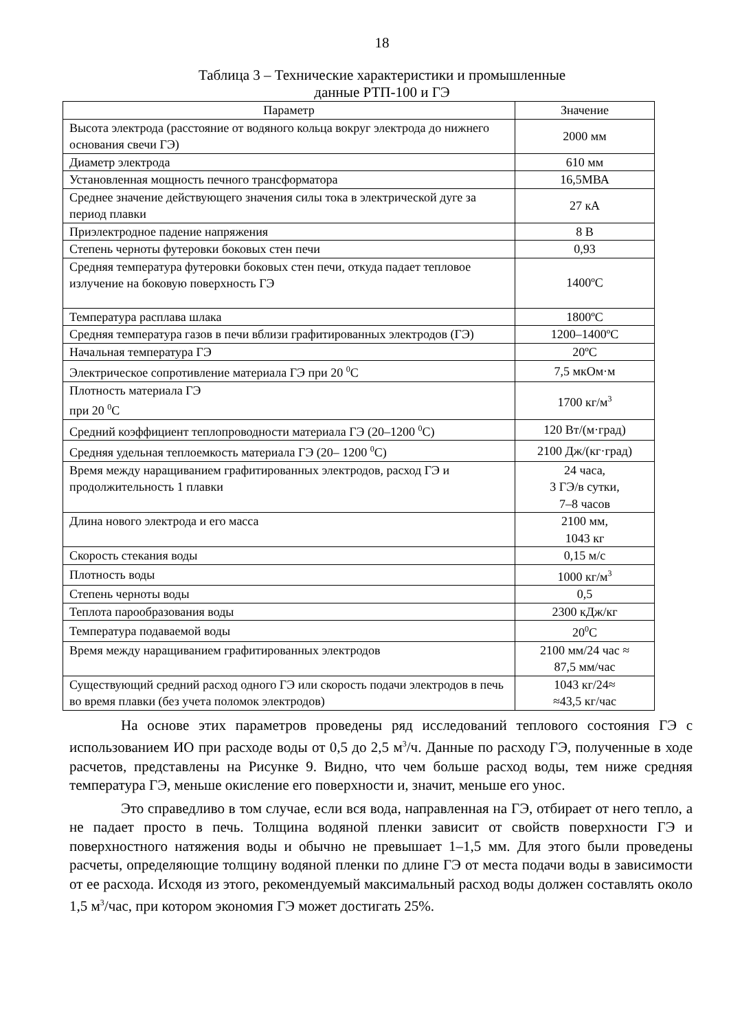18
Таблица 3 – Технические характеристики и промышленные
данные РТП-100 и ГЭ
| Параметр | Значение |
| --- | --- |
| Высота электрода (расстояние от водяного кольца вокруг электрода до нижнего основания свечи ГЭ) | 2000 мм |
| Диаметр электрода | 610 мм |
| Установленная мощность печного трансформатора | 16,5МВА |
| Среднее значение действующего значения силы тока в электрической дуге за период плавки | 27 кА |
| Приэлектродное падение напряжения | 8 В |
| Степень черноты футеровки боковых стен печи | 0,93 |
| Средняя температура футеровки боковых стен печи, откуда падает тепловое излучение на боковую поверхность ГЭ | 1400ºС |
| Температура расплава шлака | 1800ºС |
| Средняя температура газов в печи вблизи графитированных электродов (ГЭ) | 1200–1400ºС |
| Начальная температура ГЭ | 20ºС |
| Электрическое сопротивление материала ГЭ при 20 <sup>0</sup>С | 7,5 мкОм·м |
| Плотность материала ГЭ при 20 <sup>0</sup>С | 1700 кг/м<sup>3</sup> |
| Средний коэффициент теплопроводности материала ГЭ (20–1200 <sup>0</sup>С) | 120 Вт/(м·град) |
| Средняя удельная теплоемкость материала ГЭ (20– 1200 <sup>0</sup>С) | 2100 Дж/(кг·град) |
| Время между наращиванием графитированных электродов, расход ГЭ и продолжительность 1 плавки | 24 часа, 3 ГЭ/в сутки, 7–8 часов |
| Длина нового электрода и его масса | 2100 мм, 1043 кг |
| Скорость стекания воды | 0,15 м/с |
| Плотность воды | 1000 кг/м<sup>3</sup> |
| Степень черноты воды | 0,5 |
| Теплота парообразования воды | 2300 кДж/кг |
| Температура подаваемой воды | 20<sup>0</sup>С |
| Время между наращиванием графитированных электродов | 2100 мм/24 час ≈ 87,5 мм/час |
| Существующий средний расход одного ГЭ или скорость подачи электродов в печь во время плавки (без учета поломок электродов) | 1043 кг/24≈ ≈43,5 кг/час |
На основе этих параметров проведены ряд исследований теплового состояния ГЭ с использованием ИО при расходе воды от 0,5 до 2,5 м<sup>3</sup>/ч. Данные по расходу ГЭ, полученные в ходе расчетов, представлены на Рисунке 9. Видно, что чем больше расход воды, тем ниже средняя температура ГЭ, меньше окисление его поверхности и, значит, меньше его унос.
Это справедливо в том случае, если вся вода, направленная на ГЭ, отбирает от него тепло, а не падает просто в печь. Толщина водяной пленки зависит от свойств поверхности ГЭ и поверхностного натяжения воды и обычно не превышает 1–1,5 мм. Для этого были проведены расчеты, определяющие толщину водяной пленки по длине ГЭ от места подачи воды в зависимости от ее расхода. Исходя из этого, рекомендуемый максимальный расход воды должен составлять около 1,5 м<sup>3</sup>/час, при котором экономия ГЭ может достигать 25%.